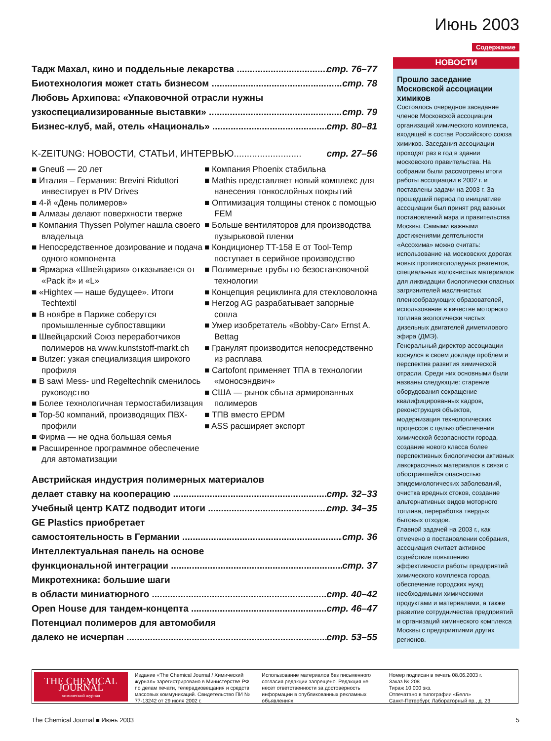Июнь 2003
Содержание
Тадж Махал, кино и поддельные лекарства стр. 76–77
Биотехнология может стать бизнесом стр. 78
Любовь Архипова: «Упаковочной отрасли нужны
узкоспециализированные выставки» стр. 79
Бизнес-клуб, май, отель «Националь» стр. 80–81
K-ZEITUNG: НОВОСТИ, СТАТЬИ, ИНТЕРВЬЮ.......................... стр. 27–56
■ Gneuß — 20 лет
■ Италия – Германия: Brevini Riduttori инвестирует в PIV Drives
■ 4-й «День полимеров»
■ Алмазы делают поверхности тверже
■ Компания Thyssen Polymer нашла своего владельца
■ Непосредственное дозирование и подача одного компонента
■ Ярмарка «Швейцария» отказывается от «Pack it» и «L»
■ «Hightex — наше будущее». Итоги Techtextil
■ В ноябре в Париже соберутся промышленные субпоставщики
■ Швейцарский Союз переработчиков полимеров на www.kunststoff-markt.ch
■ Butzer: узкая специализация широкого профиля
■ В sawi Mess- und Regeltechnik сменилось руководство
■ Более технологичная термостабилизация
■ Top-50 компаний, производящих ПВХ-профили
■ Фирма — не одна большая семья
■ Расширенное программное обеспечение для автоматизации
■ Компания Phoenix стабильна
■ Mathis представляет новый комплекс для нанесения тонкослойных покрытий
■ Оптимизация толщины стенок с помощью FEM
■ Больше вентиляторов для производства пузырьковой пленки
■ Кондиционер TT-158 E от Tool-Temp поступает в серийное производство
■ Полимерные трубы по безостановочной технологии
■ Концепция рециклинга для стекловолокна
■ Herzog AG разрабатывает запорные сопла
■ Умер изобретатель «Bobby-Car» Ernst A. Bettag
■ Гранулят производится непосредственно из расплава
■ Cartofont применяет ТПА в технологии «моносэндвич»
■ США — рынок сбыта армированных полимеров
■ ТПВ вместо EPDM
■ ASS расширяет экспорт
Австрийская индустрия полимерных материалов
делает ставку на кооперацию стр. 32–33
Учебный центр KATZ подводит итоги стр. 34–35
GE Plastics приобретает
самостоятельность в Германии стр. 36
Интеллектуальная панель на основе
функциональной интеграции стр. 37
Микротехника: большие шаги
в области миниатюрного стр. 40–42
Open House для тандем-концепта стр. 46–47
Потенциал полимеров для автомобиля
далеко не исчерпан стр. 53–55
НОВОСТИ
Прошло заседание Московской ассоциации химиков
Состоялось очередное заседание членов Московской ассоциации организаций химического комплекса, входящей в состав Российского союза химиков. Заседания ассоциации проходят раз в год в здании московского правительства. На собрании были рассмотрены итоги работы ассоциации в 2002 г. и поставлены задачи на 2003 г. За прошедший период по инициативе ассоциации был принят ряд важных постановлений мэра и правительства Москвы. Самыми важными достижениями деятельности «Ассохима» можно считать: использование на московских дорогах новых противогололедных реагентов, специальных волокнистых материалов для ликвидации биологически опасных загрязнителей маслянистых пленкообразующих образователей, использование в качестве моторного топлива экологически чистых дизельных двигателей диметилового эфира (ДМЭ).
Генеральный директор ассоциации коснулся в своем докладе проблем и перспектив развития химической отрасли. Среди них основными были названы следующие: старение оборудования сокращение квалифицированных кадров, реконструкция объектов, модернизация технологических процессов с целью обеспечения химической безопасности города, создание нового класса более перспективных биологически активных лакокрасочных материалов в связи с обострившейся опасностью эпидемиологических заболеваний, очистка вредных стоков, создание альтернативных видов моторного топлива, переработка твердых бытовых отходов.
Главной задачей на 2003 г., как отмечено в постановлении собрания, ассоциация считает активное содействие повышению эффективности работы предприятий химического комплекса города, обеспечение городских нужд необходимыми химическими продуктами и материалами, а также развитие сотрудничества предприятий и организаций химического комплекса Москвы с предприятиями других регионов.
THE CHEMICAL JOURNAL
химический журнал
Издание «The Chemical Journal / Химический журнал» зарегистрировано в Министерстве РФ по делам печати, телерадиовещания и средств массовых коммуникаций. Свидетельство ПИ № 77-13242 от 29 июля 2002 г.
Использование материалов без письменного согласия редакции запрещено. Редакция не несет ответственности за достоверность информации в опубликованных рекламных объявлениях.
Номер подписан в печать 08.06.2003 г.
Заказ № 208
Тираж 10 000 экз.
Отпечатано в типографии «Белл»
Санкт-Петербург, Лабораторный пр., д. 23
The Chemical Journal ■ Июнь 2003 5